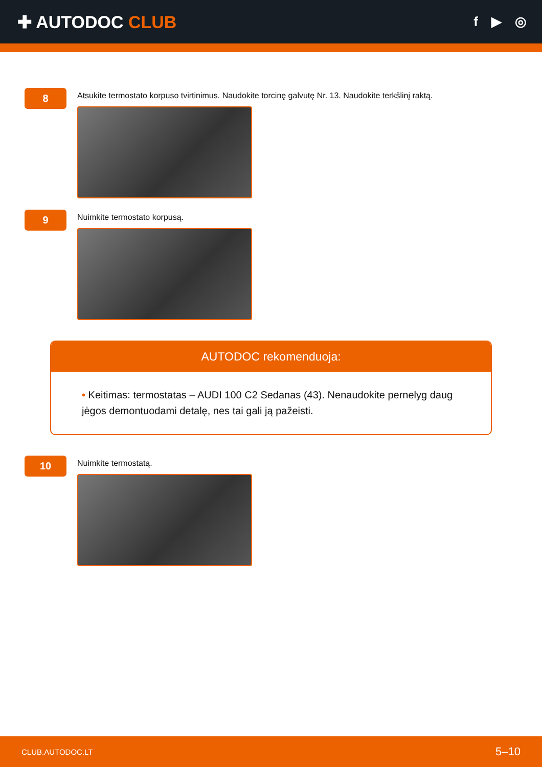✚ AUTODOC CLUB
f ▶ ◎
8
Atsukite termostato korpuso tvirtinimus. Naudokite torcinę galvutę Nr. 13. Naudokite terkšlinį raktą.
9
Nuimkite termostato korpusą.
AUTODOC rekomenduoja:
• Keitimas: termostatas – AUDI 100 C2 Sedanas (43). Nenaudokite pernelyg daug jėgos demontuodami detalę, nes tai gali ją pažeisti.
10
Nuimkite termostatą.
CLUB.AUTODOC.LT 5–10